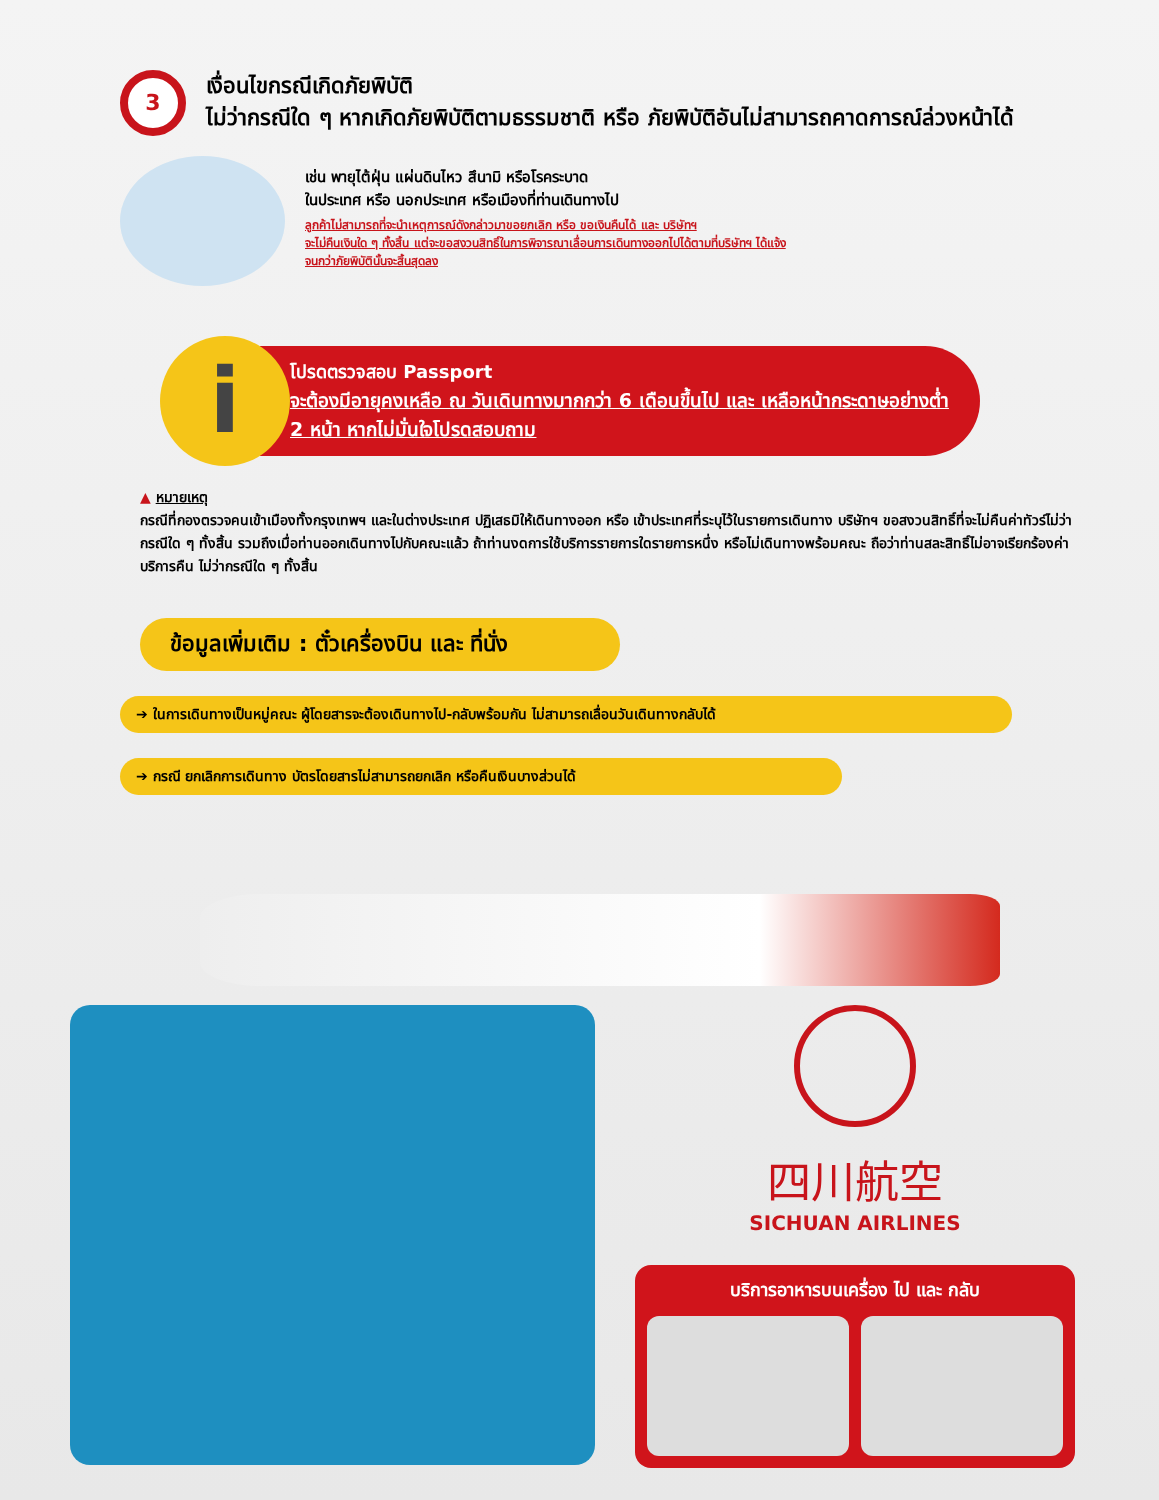3
เงื่อนไขกรณีเกิดภัยพิบัติ
ไม่ว่ากรณีใด ๆ หากเกิดภัยพิบัติตามธรรมชาติ หรือ ภัยพิบัติอันไม่สามารถคาดการณ์ล่วงหน้าได้
เช่น พายุไต้ฝุ่น แผ่นดินไหว สึนามิ หรือโรคระบาด
ในประเทศ หรือ นอกประเทศ หรือเมืองที่ท่านเดินทางไป
ลูกค้าไม่สามารถที่จะนำเหตุการณ์ดังกล่าวมาขอยกเลิก หรือ ขอเงินคืนได้ และ บริษัทฯ
จะไม่คืนเงินใด ๆ ทั้งสิ้น แต่จะขอสงวนสิทธิ์ในการพิจารณาเลื่อนการเดินทางออกไปได้ตามที่บริษัทฯ ได้แจ้ง
จนกว่าภัยพิบัตินั้นจะสิ้นสุดลง
i
โปรดตรวจสอบ Passport
จะต้องมีอายุคงเหลือ ณ วันเดินทางมากกว่า 6 เดือนขึ้นไป และ เหลือหน้ากระดาษอย่างต่ำ 2 หน้า หากไม่มั่นใจโปรดสอบถาม
▲ หมายเหตุ
กรณีที่กองตรวจคนเข้าเมืองทั้งกรุงเทพฯ และในต่างประเทศ ปฏิเสธมิให้เดินทางออก หรือ เข้าประเทศที่ระบุไว้ในรายการเดินทาง บริษัทฯ ขอสงวนสิทธิ์ที่จะไม่คืนค่าทัวร์ไม่ว่ากรณีใด ๆ ทั้งสิ้น รวมถึงเมื่อท่านออกเดินทางไปกับคณะแล้ว ถ้าท่านงดการใช้บริการรายการใดรายการหนึ่ง หรือไม่เดินทางพร้อมคณะ ถือว่าท่านสละสิทธิ์ไม่อาจเรียกร้องค่าบริการคืน ไม่ว่ากรณีใด ๆ ทั้งสิ้น
ข้อมูลเพิ่มเติม : ตั๋วเครื่องบิน และ ที่นั่ง
➔ ในการเดินทางเป็นหมู่คณะ ผู้โดยสารจะต้องเดินทางไป-กลับพร้อมกัน ไม่สามารถเลื่อนวันเดินทางกลับได้
➔ กรณี ยกเลิกการเดินทาง บัตรโดยสารไม่สามารถยกเลิก หรือคืนเงินบางส่วนได้
四川航空
SICHUAN AIRLINES
บริการอาหารบนเครื่อง ไป และ กลับ